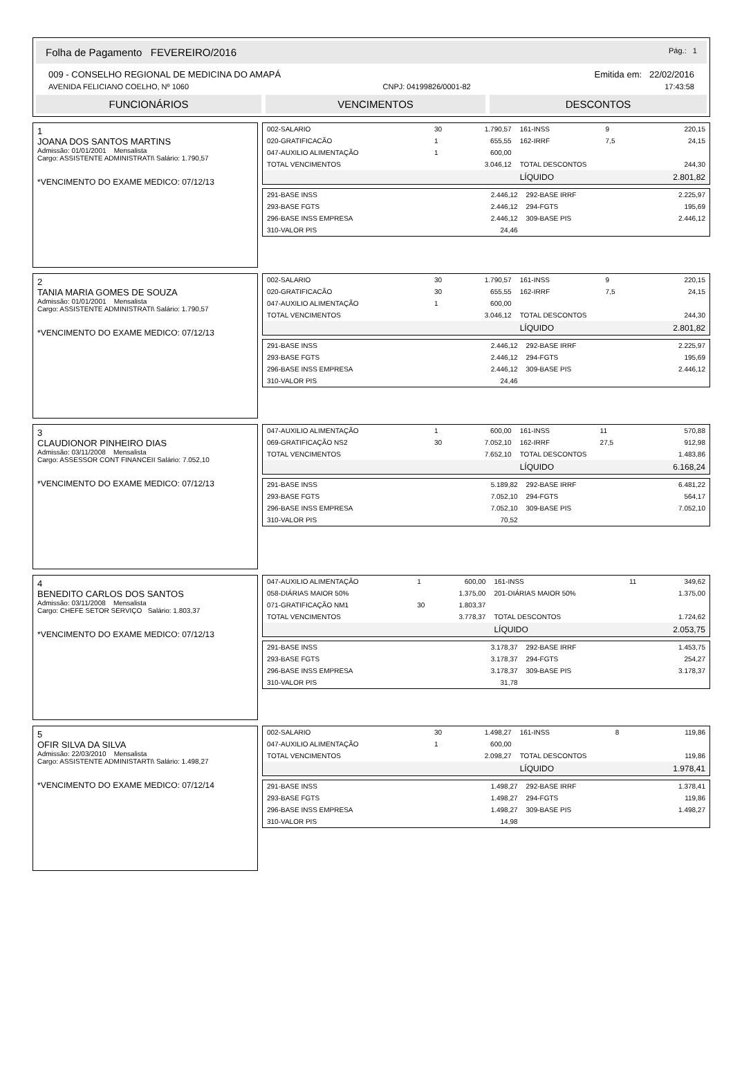Folha de Pagamento FEVEREIRO/2016 Pág.: 1
009 - CONSELHO REGIONAL DE MEDICINA DO AMAPÁ Emitida em: 22/02/2016
AVENIDA FELICIANO COELHO, Nº 1060 CNPJ: 04199826/0001-82 17:43:58
FUNCIONÁRIOS VENCIMENTOS DESCONTOS
1
JOANA DOS SANTOS MARTINS
Admissão: 01/01/2001 Mensalista
Cargo: ASSISTENTE ADMINISTRATI\ Salário: 1.790,57
*VENCIMENTO DO EXAME MEDICO: 07/12/13
| 002-SALARIO | 30 | 1.790,57 | 161-INSS | 9 | 220,15 |
| 020-GRATIFICACÃO | 1 | 655,55 | 162-IRRF | 7,5 | 24,15 |
| 047-AUXILIO ALIMENTAÇÃO | 1 | 600,00 | | | |
| TOTAL VENCIMENTOS | | 3.046,12 | TOTAL DESCONTOS | | 244,30 |
| | | | LÍQUIDO | | 2.801,82 |
| 291-BASE INSS | 2.446,12 | 292-BASE IRRF | 2.225,97 |
| 293-BASE FGTS | 2.446,12 | 294-FGTS | 195,69 |
| 296-BASE INSS EMPRESA | 2.446,12 | 309-BASE PIS | 2.446,12 |
| 310-VALOR PIS | 24,46 | | |
2
TANIA MARIA GOMES DE SOUZA
Admissão: 01/01/2001 Mensalista
Cargo: ASSISTENTE ADMINISTRATI\ Salário: 1.790,57
*VENCIMENTO DO EXAME MEDICO: 07/12/13
| 002-SALARIO | 30 | 1.790,57 | 161-INSS | 9 | 220,15 |
| 020-GRATIFICACÃO | 30 | 655,55 | 162-IRRF | 7,5 | 24,15 |
| 047-AUXILIO ALIMENTAÇÃO | 1 | 600,00 | | | |
| TOTAL VENCIMENTOS | | 3.046,12 | TOTAL DESCONTOS | | 244,30 |
| | | | LÍQUIDO | | 2.801,82 |
| 291-BASE INSS | 2.446,12 | 292-BASE IRRF | 2.225,97 |
| 293-BASE FGTS | 2.446,12 | 294-FGTS | 195,69 |
| 296-BASE INSS EMPRESA | 2.446,12 | 309-BASE PIS | 2.446,12 |
| 310-VALOR PIS | 24,46 | | |
3
CLAUDIONOR PINHEIRO DIAS
Admissão: 03/11/2008 Mensalista
Cargo: ASSESSOR CONT FINANCEII Salário: 7.052,10
*VENCIMENTO DO EXAME MEDICO: 07/12/13
| 047-AUXILIO ALIMENTAÇÃO | 1 | 600,00 | 161-INSS | 11 | 570,88 |
| 069-GRATIFICAÇÃO NS2 | 30 | 7.052,10 | 162-IRRF | 27,5 | 912,98 |
| TOTAL VENCIMENTOS | | 7.652,10 | TOTAL DESCONTOS | | 1.483,86 |
| | | | LÍQUIDO | | 6.168,24 |
| 291-BASE INSS | 5.189,82 | 292-BASE IRRF | 6.481,22 |
| 293-BASE FGTS | 7.052,10 | 294-FGTS | 564,17 |
| 296-BASE INSS EMPRESA | 7.052,10 | 309-BASE PIS | 7.052,10 |
| 310-VALOR PIS | 70,52 | | |
4
BENEDITO CARLOS DOS SANTOS
Admissão: 03/11/2008 Mensalista
Cargo: CHEFE SETOR SERVIÇO Salário: 1.803,37
*VENCIMENTO DO EXAME MEDICO: 07/12/13
| 047-AUXILIO ALIMENTAÇÃO | 1 | 600,00 | 161-INSS | 11 | 349,62 |
| 058-DIÁRIAS MAIOR 50% | | 1.375,00 | 201-DIÁRIAS MAIOR 50% | | 1.375,00 |
| 071-GRATIFICAÇÃO NM1 | 30 | 1.803,37 | | | |
| TOTAL VENCIMENTOS | | 3.778,37 | TOTAL DESCONTOS | | 1.724,62 |
| | | | LÍQUIDO | | 2.053,75 |
| 291-BASE INSS | 3.178,37 | 292-BASE IRRF | 1.453,75 |
| 293-BASE FGTS | 3.178,37 | 294-FGTS | 254,27 |
| 296-BASE INSS EMPRESA | 3.178,37 | 309-BASE PIS | 3.178,37 |
| 310-VALOR PIS | 31,78 | | |
5
OFIR SILVA DA SILVA
Admissão: 22/03/2010 Mensalista
Cargo: ASSISTENTE ADMINISTARTI\ Salário: 1.498,27
*VENCIMENTO DO EXAME MEDICO: 07/12/14
| 002-SALARIO | 30 | 1.498,27 | 161-INSS | 8 | 119,86 |
| 047-AUXILIO ALIMENTAÇÃO | 1 | 600,00 | | | |
| TOTAL VENCIMENTOS | | 2.098,27 | TOTAL DESCONTOS | | 119,86 |
| | | | LÍQUIDO | | 1.978,41 |
| 291-BASE INSS | 1.498,27 | 292-BASE IRRF | 1.378,41 |
| 293-BASE FGTS | 1.498,27 | 294-FGTS | 119,86 |
| 296-BASE INSS EMPRESA | 1.498,27 | 309-BASE PIS | 1.498,27 |
| 310-VALOR PIS | 14,98 | | |